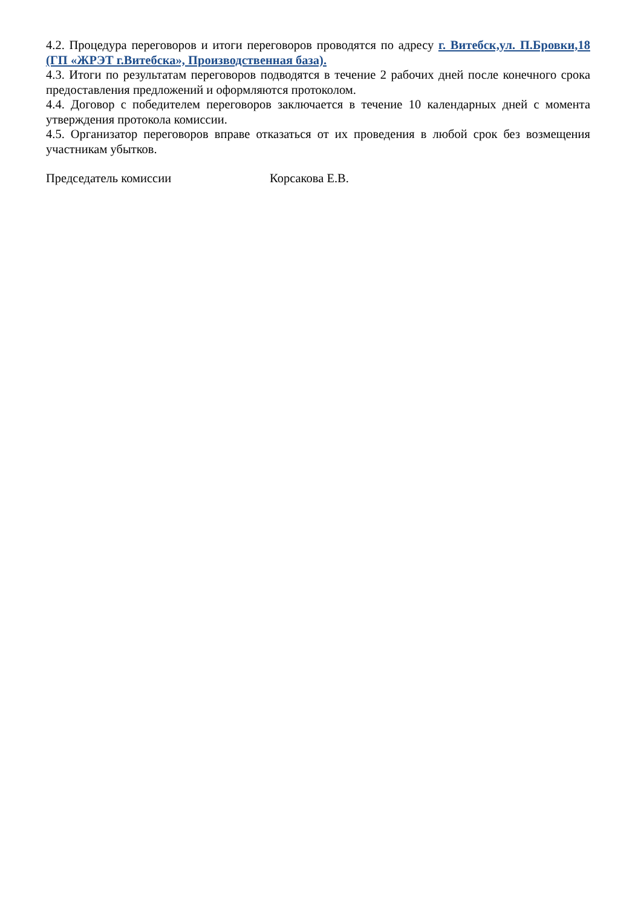4.2. Процедура переговоров и итоги переговоров проводятся по адресу г. Витебск,ул. П.Бровки,18 (ГП «ЖРЭТ г.Витебска», Производственная база).
4.3. Итоги по результатам переговоров подводятся в течение 2 рабочих дней после конечного срока предоставления предложений и оформляются протоколом.
4.4. Договор с победителем переговоров заключается в течение 10 календарных дней с момента утверждения протокола комиссии.
4.5. Организатор переговоров вправе отказаться от их проведения в любой срок без возмещения участникам убытков.
Председатель комиссии Корсакова Е.В.